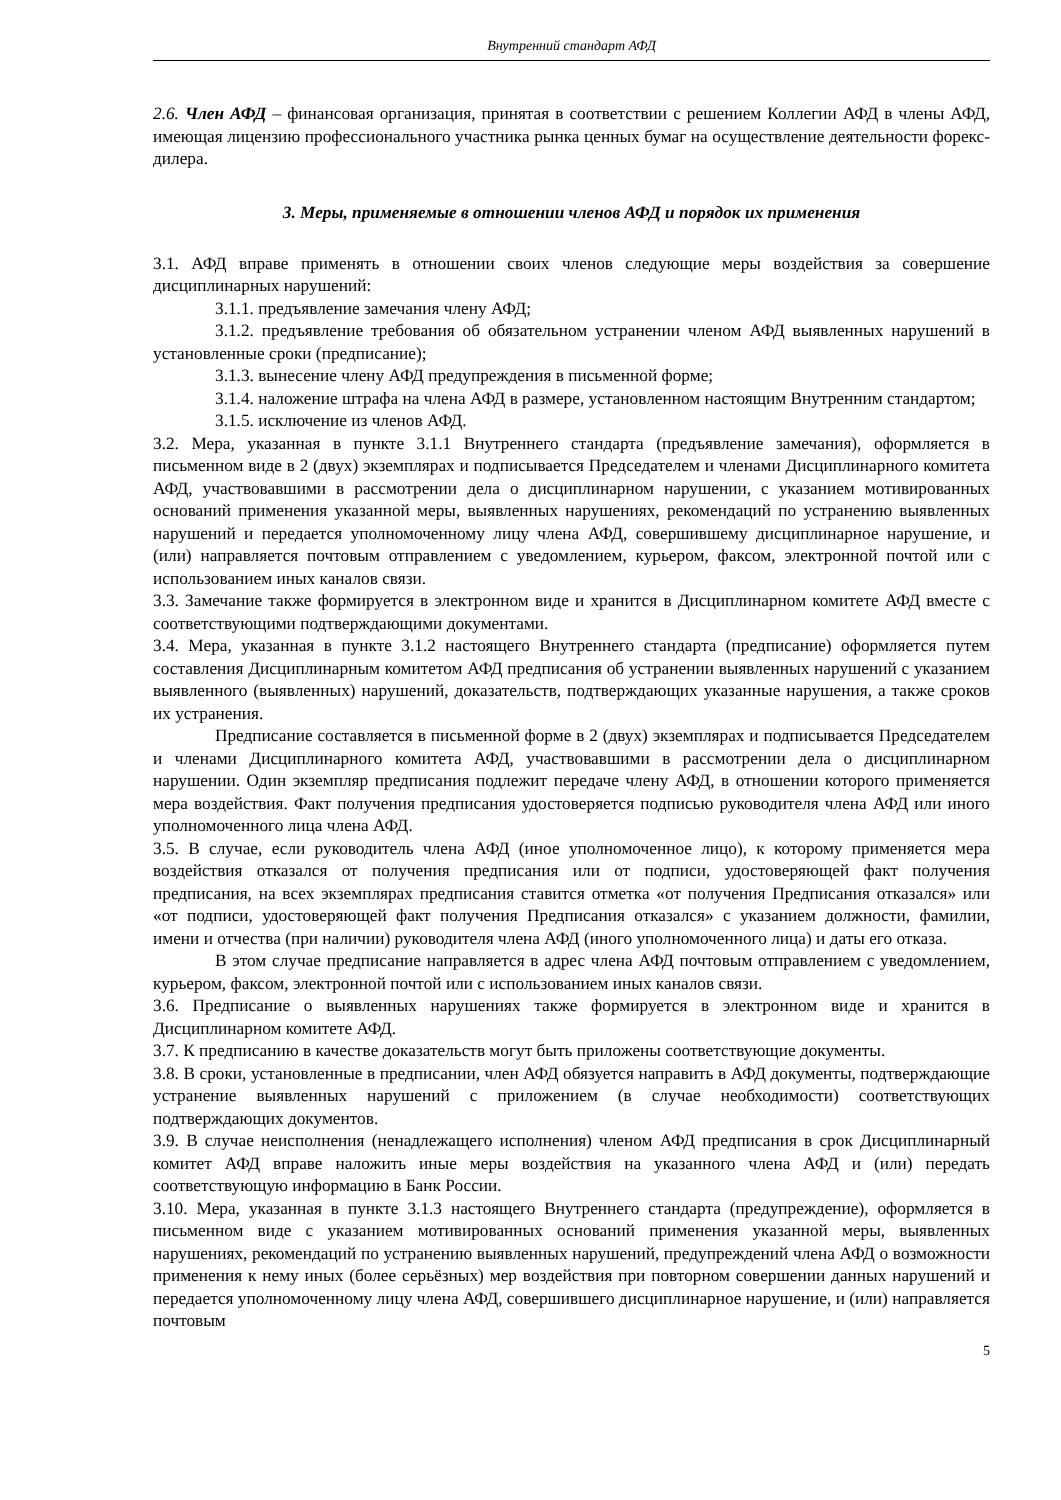Внутренний стандарт АФД
2.6. Член АФД – финансовая организация, принятая в соответствии с решением Коллегии АФД в члены АФД, имеющая лицензию профессионального участника рынка ценных бумаг на осуществление деятельности форекс-дилера.
3. Меры, применяемые в отношении членов АФД и порядок их применения
3.1. АФД вправе применять в отношении своих членов следующие меры воздействия за совершение дисциплинарных нарушений:
3.1.1. предъявление замечания члену АФД;
3.1.2. предъявление требования об обязательном устранении членом АФД выявленных нарушений в установленные сроки (предписание);
3.1.3. вынесение члену АФД предупреждения в письменной форме;
3.1.4. наложение штрафа на члена АФД в размере, установленном настоящим Внутренним стандартом;
3.1.5. исключение из членов АФД.
3.2. Мера, указанная в пункте 3.1.1 Внутреннего стандарта (предъявление замечания), оформляется в письменном виде в 2 (двух) экземплярах и подписывается Председателем и членами Дисциплинарного комитета АФД, участвовавшими в рассмотрении дела о дисциплинарном нарушении, с указанием мотивированных оснований применения указанной меры, выявленных нарушениях, рекомендаций по устранению выявленных нарушений и передается уполномоченному лицу члена АФД, совершившему дисциплинарное нарушение, и (или) направляется почтовым отправлением с уведомлением, курьером, факсом, электронной почтой или с использованием иных каналов связи.
3.3. Замечание также формируется в электронном виде и хранится в Дисциплинарном комитете АФД вместе с соответствующими подтверждающими документами.
3.4. Мера, указанная в пункте 3.1.2 настоящего Внутреннего стандарта (предписание) оформляется путем составления Дисциплинарным комитетом АФД предписания об устранении выявленных нарушений с указанием выявленного (выявленных) нарушений, доказательств, подтверждающих указанные нарушения, а также сроков их устранения.
Предписание составляется в письменной форме в 2 (двух) экземплярах и подписывается Председателем и членами Дисциплинарного комитета АФД, участвовавшими в рассмотрении дела о дисциплинарном нарушении. Один экземпляр предписания подлежит передаче члену АФД, в отношении которого применяется мера воздействия. Факт получения предписания удостоверяется подписью руководителя члена АФД или иного уполномоченного лица члена АФД.
3.5. В случае, если руководитель члена АФД (иное уполномоченное лицо), к которому применяется мера воздействия отказался от получения предписания или от подписи, удостоверяющей факт получения предписания, на всех экземплярах предписания ставится отметка «от получения Предписания отказался» или «от подписи, удостоверяющей факт получения Предписания отказался» с указанием должности, фамилии, имени и отчества (при наличии) руководителя члена АФД (иного уполномоченного лица) и даты его отказа.
В этом случае предписание направляется в адрес члена АФД почтовым отправлением с уведомлением, курьером, факсом, электронной почтой или с использованием иных каналов связи.
3.6. Предписание о выявленных нарушениях также формируется в электронном виде и хранится в Дисциплинарном комитете АФД.
3.7. К предписанию в качестве доказательств могут быть приложены соответствующие документы.
3.8. В сроки, установленные в предписании, член АФД обязуется направить в АФД документы, подтверждающие устранение выявленных нарушений с приложением (в случае необходимости) соответствующих подтверждающих документов.
3.9. В случае неисполнения (ненадлежащего исполнения) членом АФД предписания в срок Дисциплинарный комитет АФД вправе наложить иные меры воздействия на указанного члена АФД и (или) передать соответствующую информацию в Банк России.
3.10. Мера, указанная в пункте 3.1.3 настоящего Внутреннего стандарта (предупреждение), оформляется в письменном виде с указанием мотивированных оснований применения указанной меры, выявленных нарушениях, рекомендаций по устранению выявленных нарушений, предупреждений члена АФД о возможности применения к нему иных (более серьёзных) мер воздействия при повторном совершении данных нарушений и передается уполномоченному лицу члена АФД, совершившего дисциплинарное нарушение, и (или) направляется почтовым
5